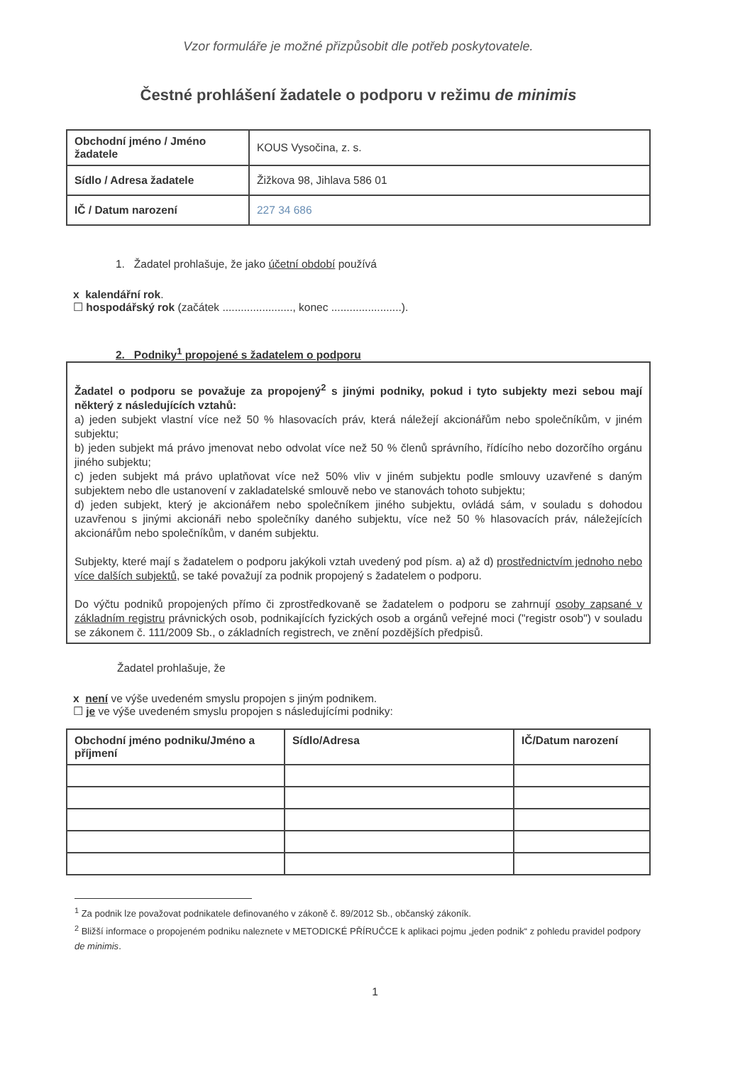Vzor formuláře je možné přizpůsobit dle potřeb poskytovatele.
Čestné prohlášení žadatele o podporu v režimu de minimis
| Obchodní jméno / Jméno žadatele | KOUS Vysočina, z. s. |
| Sídlo / Adresa žadatele | Žižkova 98, Jihlava 586 01 |
| IČ / Datum narození | 227 34 686 |
1. Žadatel prohlašuje, že jako účetní období používá
x kalendářní rok.
☐ hospodářský rok (začátek ......................., konec .......................).
2. Podniky<sup>1</sup> propojené s žadatelem o podporu
Žadatel o podporu se považuje za propojený<sup>2</sup> s jinými podniky, pokud i tyto subjekty mezi sebou mají některý z následujících vztahů:
a) jeden subjekt vlastní více než 50 % hlasovacích práv, která náležejí akcionářům nebo společníkům, v jiném subjektu;
b) jeden subjekt má právo jmenovat nebo odvolat více než 50 % členů správního, řídícího nebo dozorčího orgánu jiného subjektu;
c) jeden subjekt má právo uplatňovat více než 50% vliv v jiném subjektu podle smlouvy uzavřené s daným subjektem nebo dle ustanovení v zakladatelské smlouvě nebo ve stanovách tohoto subjektu;
d) jeden subjekt, který je akcionářem nebo společníkem jiného subjektu, ovládá sám, v souladu s dohodou uzavřenou s jinými akcionáři nebo společníky daného subjektu, více než 50 % hlasovacích práv, náležejících akcionářům nebo společníkům, v daném subjektu.
Subjekty, které mají s žadatelem o podporu jakýkoli vztah uvedený pod písm. a) až d) prostřednictvím jednoho nebo více dalších subjektů, se také považují za podnik propojený s žadatelem o podporu.
Do výčtu podniků propojených přímo či zprostředkovaně se žadatelem o podporu se zahrnují osoby zapsané v základním registru právnických osob, podnikajících fyzických osob a orgánů veřejné moci ("registr osob") v souladu se zákonem č. 111/2009 Sb., o základních registrech, ve znění pozdějších předpisů.
Žadatel prohlašuje, že
x není ve výše uvedeném smyslu propojen s jiným podnikem.
☐ je ve výše uvedeném smyslu propojen s následujícími podniky:
| Obchodní jméno podniku/Jméno a příjmení | Sídlo/Adresa | IČ/Datum narození |
| --- | --- | --- |
<sup>1</sup> Za podnik lze považovat podnikatele definovaného v zákoně č. 89/2012 Sb., občanský zákoník.
<sup>2</sup> Bližší informace o propojeném podniku naleznete v METODICKÉ PŘÍRUČCE k aplikaci pojmu „jeden podnik“ z pohledu pravidel podpory de minimis.
1